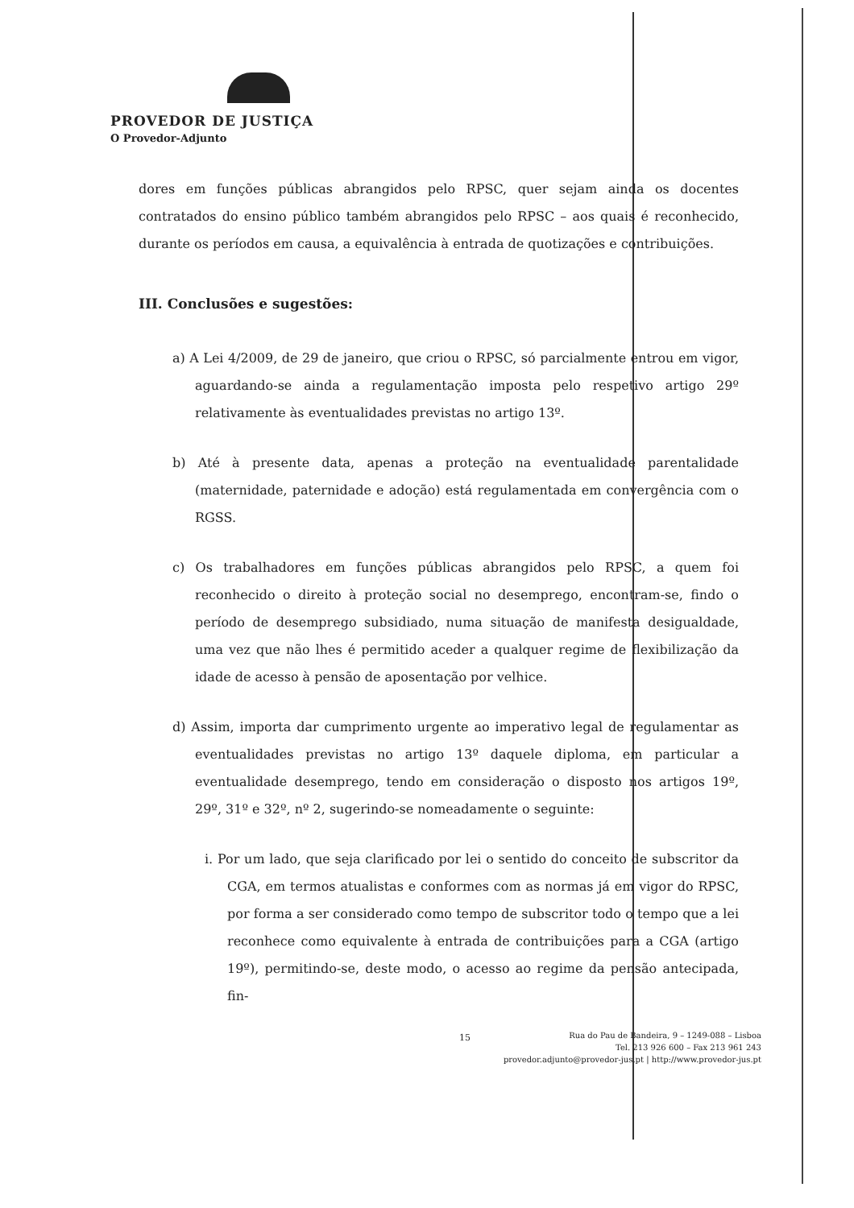PROVEDOR DE JUSTIÇA
O Provedor-Adjunto
dores em funções públicas abrangidos pelo RPSC, quer sejam ainda os docentes contratados do ensino público também abrangidos pelo RPSC – aos quais é reconhecido, durante os períodos em causa, a equivalência à entrada de quotizações e contribuições.
III. Conclusões e sugestões:
a) A Lei 4/2009, de 29 de janeiro, que criou o RPSC, só parcialmente entrou em vigor, aguardando-se ainda a regulamentação imposta pelo respetivo artigo 29º relativamente às eventualidades previstas no artigo 13º.
b) Até à presente data, apenas a proteção na eventualidade parentalidade (maternidade, paternidade e adoção) está regulamentada em convergência com o RGSS.
c) Os trabalhadores em funções públicas abrangidos pelo RPSC, a quem foi reconhecido o direito à proteção social no desemprego, encontram-se, findo o período de desemprego subsidiado, numa situação de manifesta desigualdade, uma vez que não lhes é permitido aceder a qualquer regime de flexibilização da idade de acesso à pensão de aposentação por velhice.
d) Assim, importa dar cumprimento urgente ao imperativo legal de regulamentar as eventualidades previstas no artigo 13º daquele diploma, em particular a eventualidade desemprego, tendo em consideração o disposto nos artigos 19º, 29º, 31º e 32º, nº 2, sugerindo-se nomeadamente o seguinte:
i. Por um lado, que seja clarificado por lei o sentido do conceito de subscritor da CGA, em termos atualistas e conformes com as normas já em vigor do RPSC, por forma a ser considerado como tempo de subscritor todo o tempo que a lei reconhece como equivalente à entrada de contribuições para a CGA (artigo 19º), permitindo-se, deste modo, o acesso ao regime da pensão antecipada, fin-
15
Rua do Pau de Bandeira, 9 – 1249-088 – Lisboa
Tel. 213 926 600 – Fax 213 961 243
provedor.adjunto@provedor-jus.pt | http://www.provedor-jus.pt